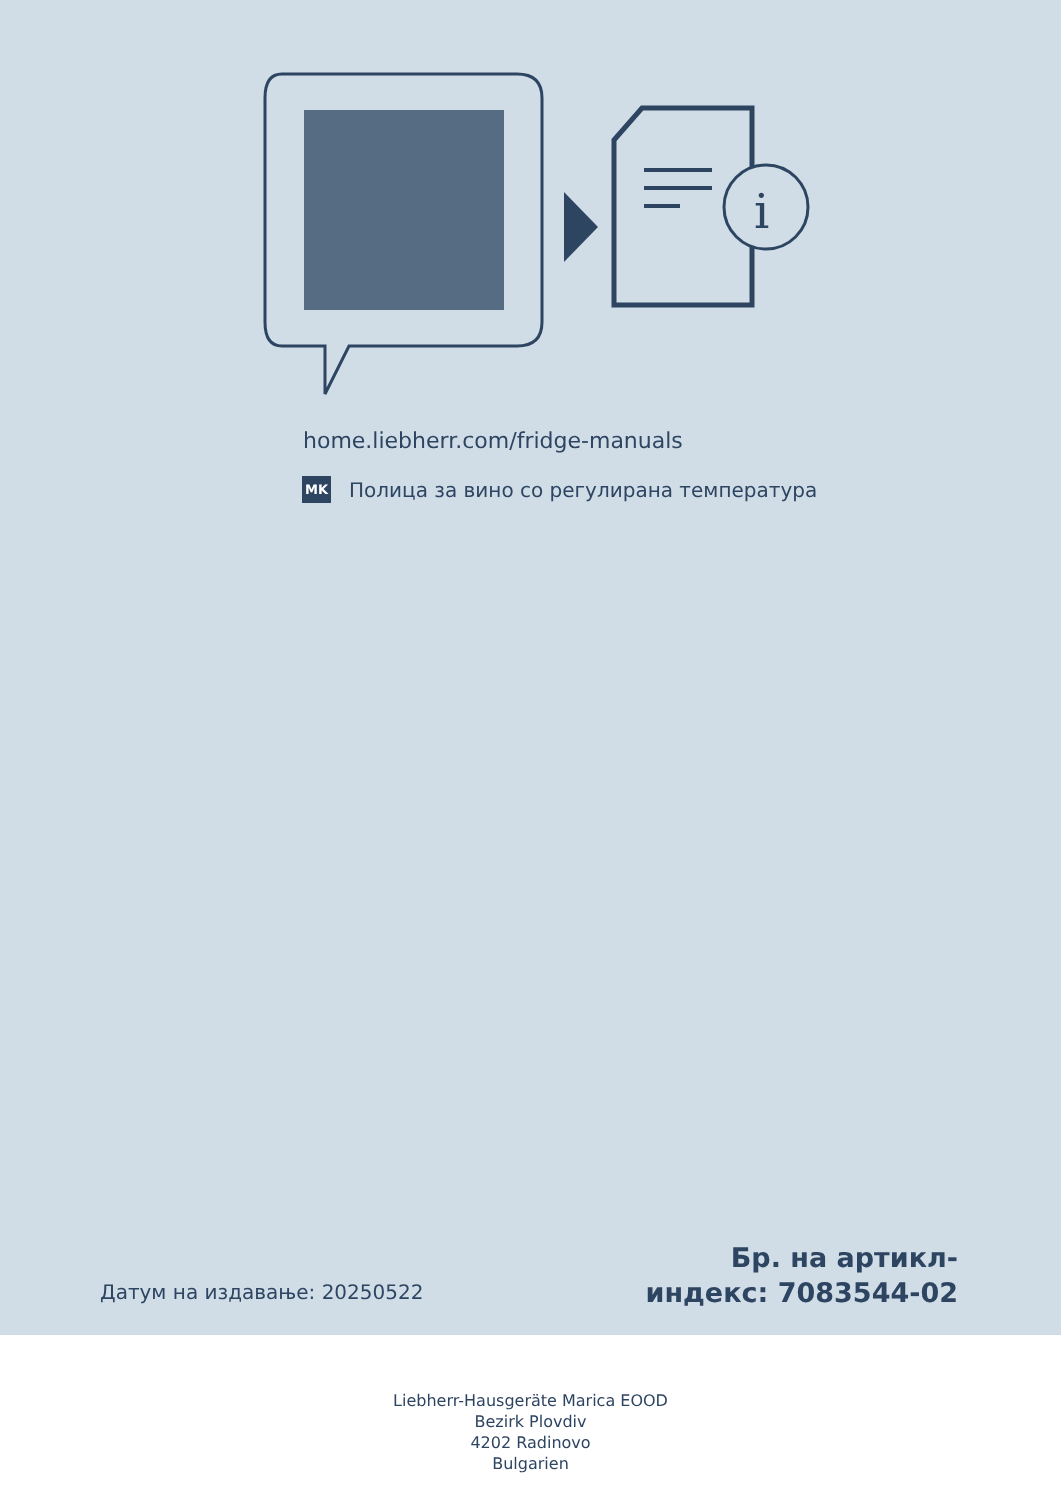i
home.liebherr.com/fridge-manuals
MK Полица за вино со регулирана температура
Датум на издавање: 20250522
Бр. на артикл-
индекс: 7083544-02
Liebherr-Hausgeräte Marica EOOD
Bezirk Plovdiv
4202 Radinovo
Bulgarien